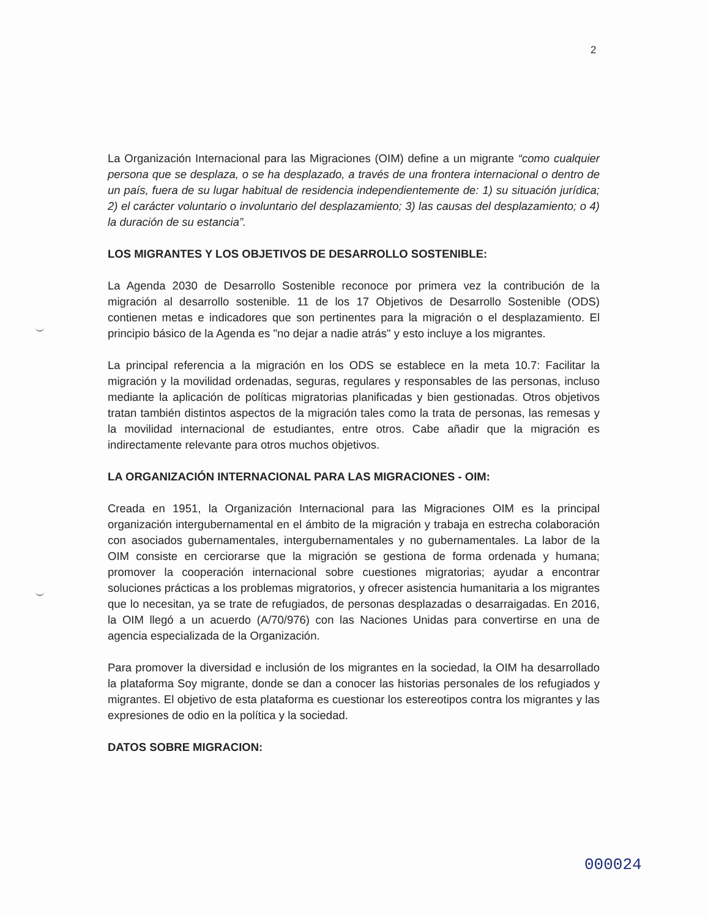2
La Organización Internacional para las Migraciones (OIM) define a un migrante “como cualquier persona que se desplaza, o se ha desplazado, a través de una frontera internacional o dentro de un país, fuera de su lugar habitual de residencia independientemente de: 1) su situación jurídica; 2) el carácter voluntario o involuntario del desplazamiento; 3) las causas del desplazamiento; o 4) la duración de su estancia”.
LOS MIGRANTES Y LOS OBJETIVOS DE DESARROLLO SOSTENIBLE:
La Agenda 2030 de Desarrollo Sostenible reconoce por primera vez la contribución de la migración al desarrollo sostenible. 11 de los 17 Objetivos de Desarrollo Sostenible (ODS) contienen metas e indicadores que son pertinentes para la migración o el desplazamiento. El principio básico de la Agenda es "no dejar a nadie atrás" y esto incluye a los migrantes.
La principal referencia a la migración en los ODS se establece en la meta 10.7: Facilitar la migración y la movilidad ordenadas, seguras, regulares y responsables de las personas, incluso mediante la aplicación de políticas migratorias planificadas y bien gestionadas. Otros objetivos tratan también distintos aspectos de la migración tales como la trata de personas, las remesas y la movilidad internacional de estudiantes, entre otros. Cabe añadir que la migración es indirectamente relevante para otros muchos objetivos.
LA ORGANIZACIÓN INTERNACIONAL PARA LAS MIGRACIONES - OIM:
Creada en 1951, la Organización Internacional para las Migraciones OIM es la principal organización intergubernamental en el ámbito de la migración y trabaja en estrecha colaboración con asociados gubernamentales, intergubernamentales y no gubernamentales. La labor de la OIM consiste en cerciorarse que la migración se gestiona de forma ordenada y humana; promover la cooperación internacional sobre cuestiones migratorias; ayudar a encontrar soluciones prácticas a los problemas migratorios, y ofrecer asistencia humanitaria a los migrantes que lo necesitan, ya se trate de refugiados, de personas desplazadas o desarraigadas. En 2016, la OIM llegó a un acuerdo (A/70/976) con las Naciones Unidas para convertirse en una de agencia especializada de la Organización.
Para promover la diversidad e inclusión de los migrantes en la sociedad, la OIM ha desarrollado la plataforma Soy migrante, donde se dan a conocer las historias personales de los refugiados y migrantes. El objetivo de esta plataforma es cuestionar los estereotipos contra los migrantes y las expresiones de odio en la política y la sociedad.
DATOS SOBRE MIGRACION:
000024